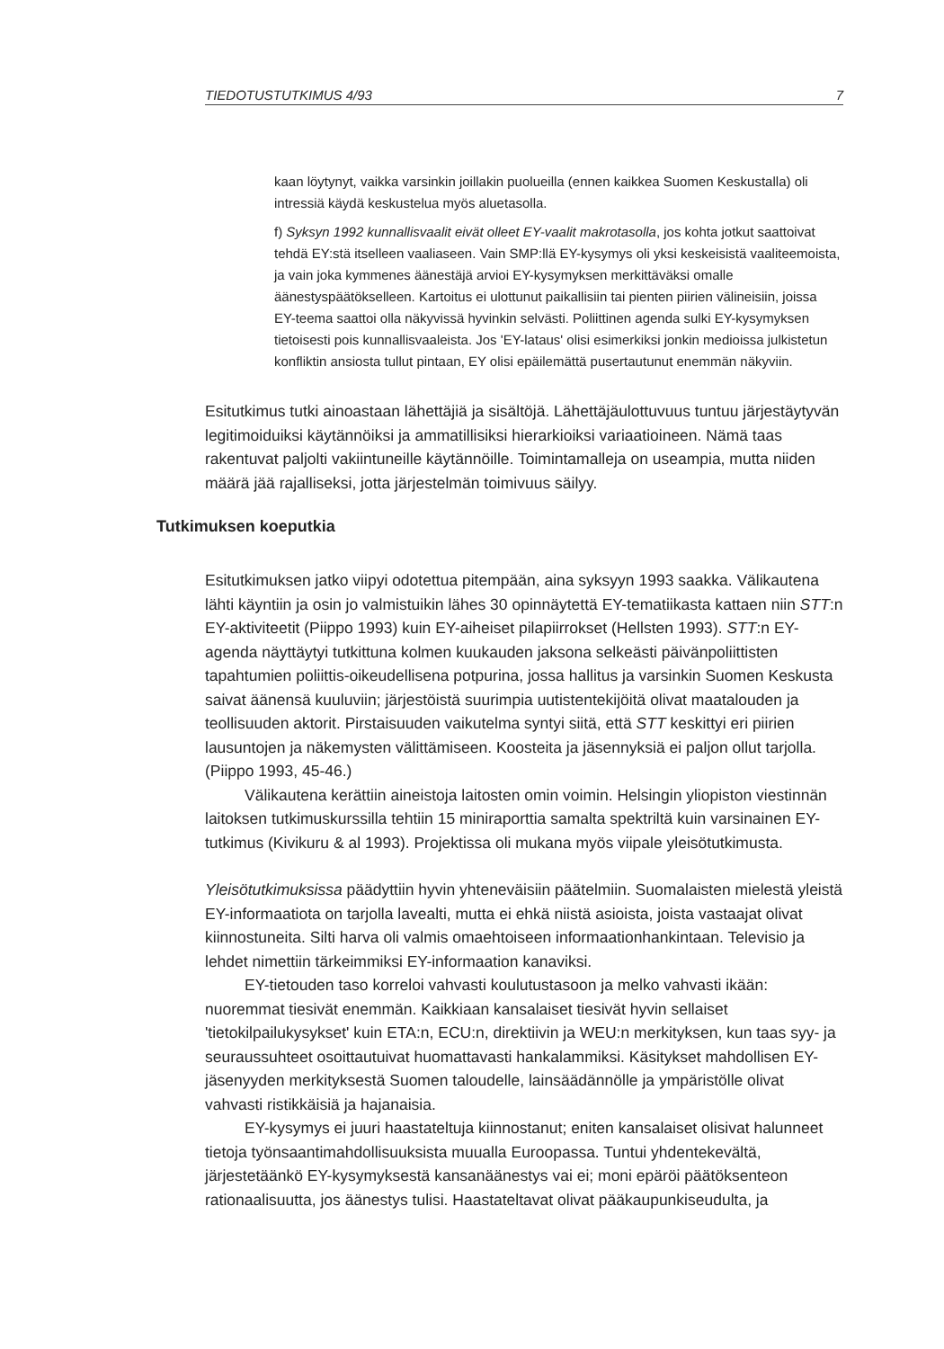TIEDOTUSTUTKIMUS 4/93 7
kaan löytynyt, vaikka varsinkin joillakin puolueilla (ennen kaikkea Suomen Keskustalla) oli intressiä käydä keskustelua myös aluetasolla.
f) Syksyn 1992 kunnallisvaalit eivät olleet EY-vaalit makrotasolla, jos kohta jotkut saattoivat tehdä EY:stä itselleen vaaliaseen. Vain SMP:llä EY-kysymys oli yksi keskeisistä vaaliteemoista, ja vain joka kymmenes äänestäjä arvioi EY-kysymyksen merkittäväksi omalle äänestyspäätökselleen. Kartoitus ei ulottunut paikallisiin tai pienten piirien välineisiin, joissa EY-teema saattoi olla näkyvissä hyvinkin selvästi. Poliittinen agenda sulki EY-kysymyksen tietoisesti pois kunnallisvaaleista. Jos 'EY-lataus' olisi esimerkiksi jonkin medioissa julkistetun konfliktin ansiosta tullut pintaan, EY olisi epäilemättä pusertautunut enemmän näkyviin.
Esitutkimus tutki ainoastaan lähettäjiä ja sisältöjä. Lähettäjäulottuvuus tuntuu järjestäytyvän legitimoiduiksi käytännöiksi ja ammatillisiksi hierarkioiksi variaatioineen. Nämä taas rakentuvat paljolti vakiintuneille käytännöille. Toimintamalleja on useampia, mutta niiden määrä jää rajalliseksi, jotta järjestelmän toimivuus säilyy.
Tutkimuksen koeputkia
Esitutkimuksen jatko viipyi odotettua pitempään, aina syksyyn 1993 saakka. Välikautena lähti käyntiin ja osin jo valmistuikin lähes 30 opinnäytettä EY-tematiikasta kattaen niin STT:n EY-aktiviteetit (Piippo 1993) kuin EY-aiheiset pilapiirrokset (Hellsten 1993). STT:n EY-agenda näyttäytyi tutkittuna kolmen kuukauden jaksona selkeästi päivänpoliittisten tapahtumien poliittis-oikeudellisena potpurina, jossa hallitus ja varsinkin Suomen Keskusta saivat äänensä kuuluviin; järjestöistä suurimpia uutistentekijöitä olivat maatalouden ja teollisuuden aktorit. Pirstaisuuden vaikutelma syntyi siitä, että STT keskittyi eri piirien lausuntojen ja näkemysten välittämiseen. Koosteita ja jäsennyksiä ei paljon ollut tarjolla. (Piippo 1993, 45-46.)
Välikautena kerättiin aineistoja laitosten omin voimin. Helsingin yliopiston viestinnän laitoksen tutkimuskurssilla tehtiin 15 miniraporttia samalta spektriltä kuin varsinainen EY-tutkimus (Kivikuru & al 1993). Projektissa oli mukana myös viipale yleisötutkimusta.
Yleisötutkimuksissa päädyttiin hyvin yhteneväisiin päätelmiin. Suomalaisten mielestä yleistä EY-informaatiota on tarjolla lavealti, mutta ei ehkä niistä asioista, joista vastaajat olivat kiinnostuneita. Silti harva oli valmis omaehtoiseen informaationhankintaan. Televisio ja lehdet nimettiin tärkeimmiksi EY-informaation kanaviksi.
EY-tietouden taso korreloi vahvasti koulutustasoon ja melko vahvasti ikään: nuoremmat tiesivät enemmän. Kaikkiaan kansalaiset tiesivät hyvin sellaiset 'tietokilpailukysykset' kuin ETA:n, ECU:n, direktiivin ja WEU:n merkityksen, kun taas syy- ja seuraussuhteet osoittautuivat huomattavasti hankalammiksi. Käsitykset mahdollisen EY-jäsenyyden merkityksestä Suomen taloudelle, lainsäädännölle ja ympäristölle olivat vahvasti ristikkäisiä ja hajanaisia.
EY-kysymys ei juuri haastateltuja kiinnostanut; eniten kansalaiset olisivat halunneet tietoja työnsaantimahdollisuuksista muualla Euroopassa. Tuntui yhdentekevältä, järjestetäänkö EY-kysymyksestä kansanäänestys vai ei; moni epäröi päätöksenteon rationaalisuutta, jos äänestys tulisi. Haastateltavat olivat pääkaupunkiseudulta, ja